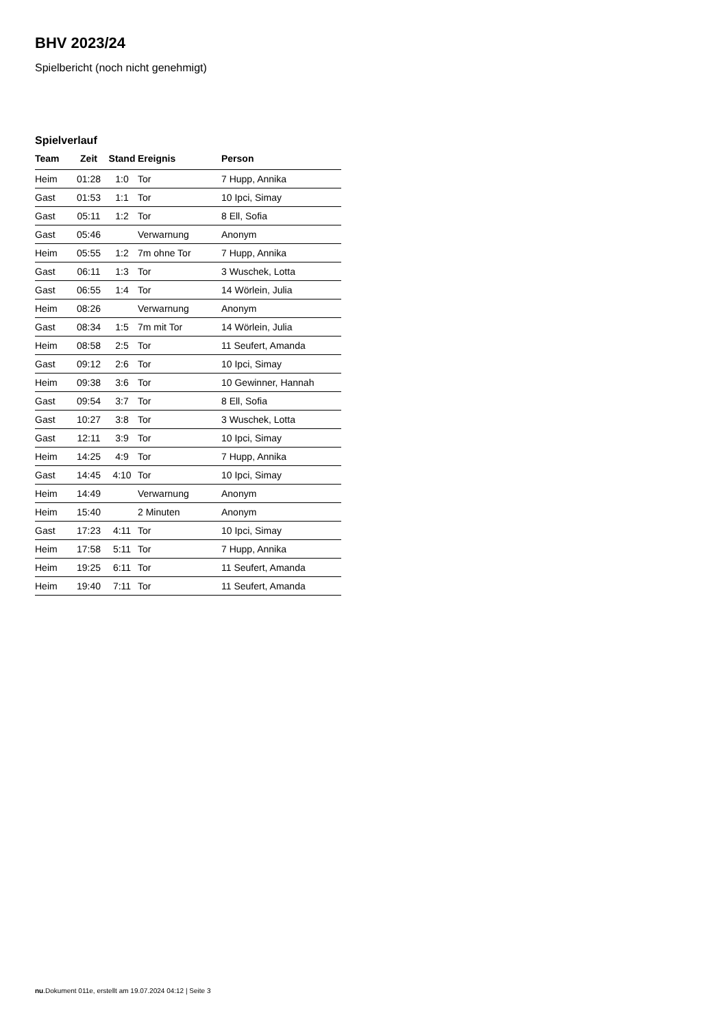BHV 2023/24
Spielbericht (noch nicht genehmigt)
Spielverlauf
| Team | Zeit | Stand | Ereignis | Person |
| --- | --- | --- | --- | --- |
| Heim | 01:28 | 1:0 | Tor | 7 Hupp, Annika |
| Gast | 01:53 | 1:1 | Tor | 10 Ipci, Simay |
| Gast | 05:11 | 1:2 | Tor | 8 Ell, Sofia |
| Gast | 05:46 | | Verwarnung | Anonym |
| Heim | 05:55 | 1:2 | 7m ohne Tor | 7 Hupp, Annika |
| Gast | 06:11 | 1:3 | Tor | 3 Wuschek, Lotta |
| Gast | 06:55 | 1:4 | Tor | 14 Wörlein, Julia |
| Heim | 08:26 | | Verwarnung | Anonym |
| Gast | 08:34 | 1:5 | 7m mit Tor | 14 Wörlein, Julia |
| Heim | 08:58 | 2:5 | Tor | 11 Seufert, Amanda |
| Gast | 09:12 | 2:6 | Tor | 10 Ipci, Simay |
| Heim | 09:38 | 3:6 | Tor | 10 Gewinner, Hannah |
| Gast | 09:54 | 3:7 | Tor | 8 Ell, Sofia |
| Gast | 10:27 | 3:8 | Tor | 3 Wuschek, Lotta |
| Gast | 12:11 | 3:9 | Tor | 10 Ipci, Simay |
| Heim | 14:25 | 4:9 | Tor | 7 Hupp, Annika |
| Gast | 14:45 | 4:10 | Tor | 10 Ipci, Simay |
| Heim | 14:49 | | Verwarnung | Anonym |
| Heim | 15:40 | | 2 Minuten | Anonym |
| Gast | 17:23 | 4:11 | Tor | 10 Ipci, Simay |
| Heim | 17:58 | 5:11 | Tor | 7 Hupp, Annika |
| Heim | 19:25 | 6:11 | Tor | 11 Seufert, Amanda |
| Heim | 19:40 | 7:11 | Tor | 11 Seufert, Amanda |
nu.Dokument 011e, erstellt am 19.07.2024 04:12 | Seite 3